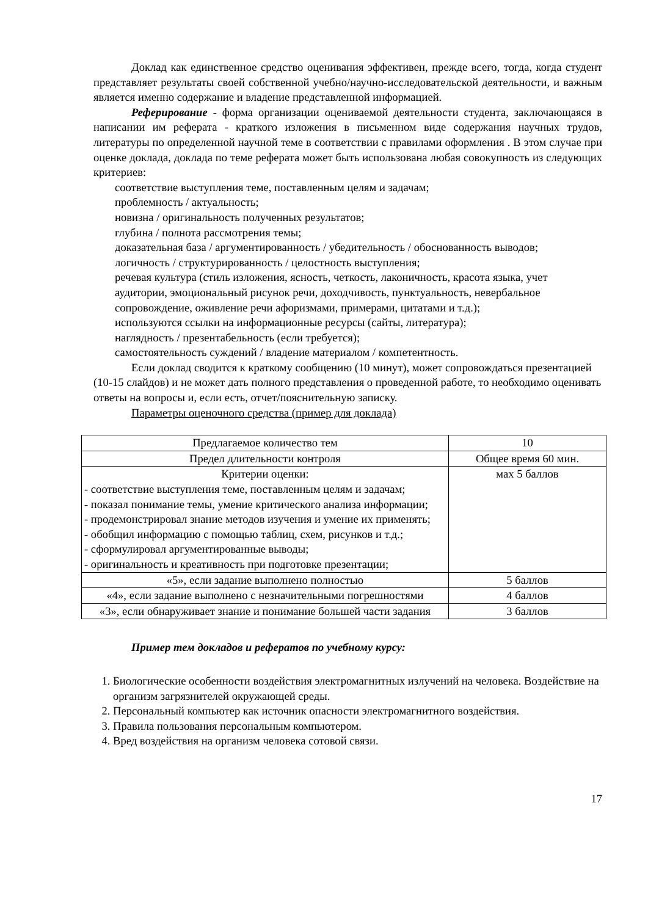Доклад как единственное средство оценивания эффективен, прежде всего, тогда, когда студент представляет результаты своей собственной учебно/научно-исследовательской деятельности, и важным является именно содержание и владение представленной информацией.
Реферирование - форма организации оцениваемой деятельности студента, заключающаяся в написании им реферата - краткого изложения в письменном виде содержания научных трудов, литературы по определенной научной теме в соответствии с правилами оформления . В этом случае при оценке доклада, доклада по теме реферата может быть использована любая совокупность из следующих критериев:
соответствие выступления теме, поставленным целям и задачам;
проблемность / актуальность;
новизна / оригинальность полученных результатов;
глубина / полнота рассмотрения темы;
доказательная база / аргументированность / убедительность / обоснованность выводов;
логичность / структурированность / целостность выступления;
речевая культура (стиль изложения, ясность, четкость, лаконичность, красота языка, учет аудитории, эмоциональный рисунок речи, доходчивость, пунктуальность, невербальное сопровождение, оживление речи афоризмами, примерами, цитатами и т.д.);
используются ссылки на информационные ресурсы (сайты, литература);
наглядность / презентабельность (если требуется);
самостоятельность суждений / владение материалом / компетентность.
Если доклад сводится к краткому сообщению (10 минут), может сопровождаться презентацией (10-15 слайдов) и не может дать полного представления о проведенной работе, то необходимо оценивать ответы на вопросы и, если есть, отчет/пояснительную записку.
Параметры оценочного средства (пример для доклада)
| Предлагаемое количество тем | 10 |
| Предел длительности контроля | Общее время 60 мин. |
| Критерии оценки: - соответствие выступления теме, поставленным целям и задачам; - показал понимание темы, умение критического анализа информации; - продемонстрировал знание методов изучения и умение их применять; - обобщил информацию с помощью таблиц, схем, рисунков и т.д.; - сформулировал аргументированные выводы; - оригинальность и креативность при подготовке презентации; | мах 5 баллов |
| «5», если задание выполнено полностью | 5 баллов |
| «4», если задание выполнено с незначительными погрешностями | 4 баллов |
| «3», если обнаруживает знание и понимание большей части задания | 3 баллов |
Пример тем докладов и рефератов по учебному курсу:
1. Биологические особенности воздействия электромагнитных излучений на человека. Воздействие на организм загрязнителей окружающей среды.
2. Персональный компьютер как источник опасности электромагнитного воздействия.
3. Правила пользования персональным компьютером.
4. Вред воздействия на организм человека сотовой связи.
17